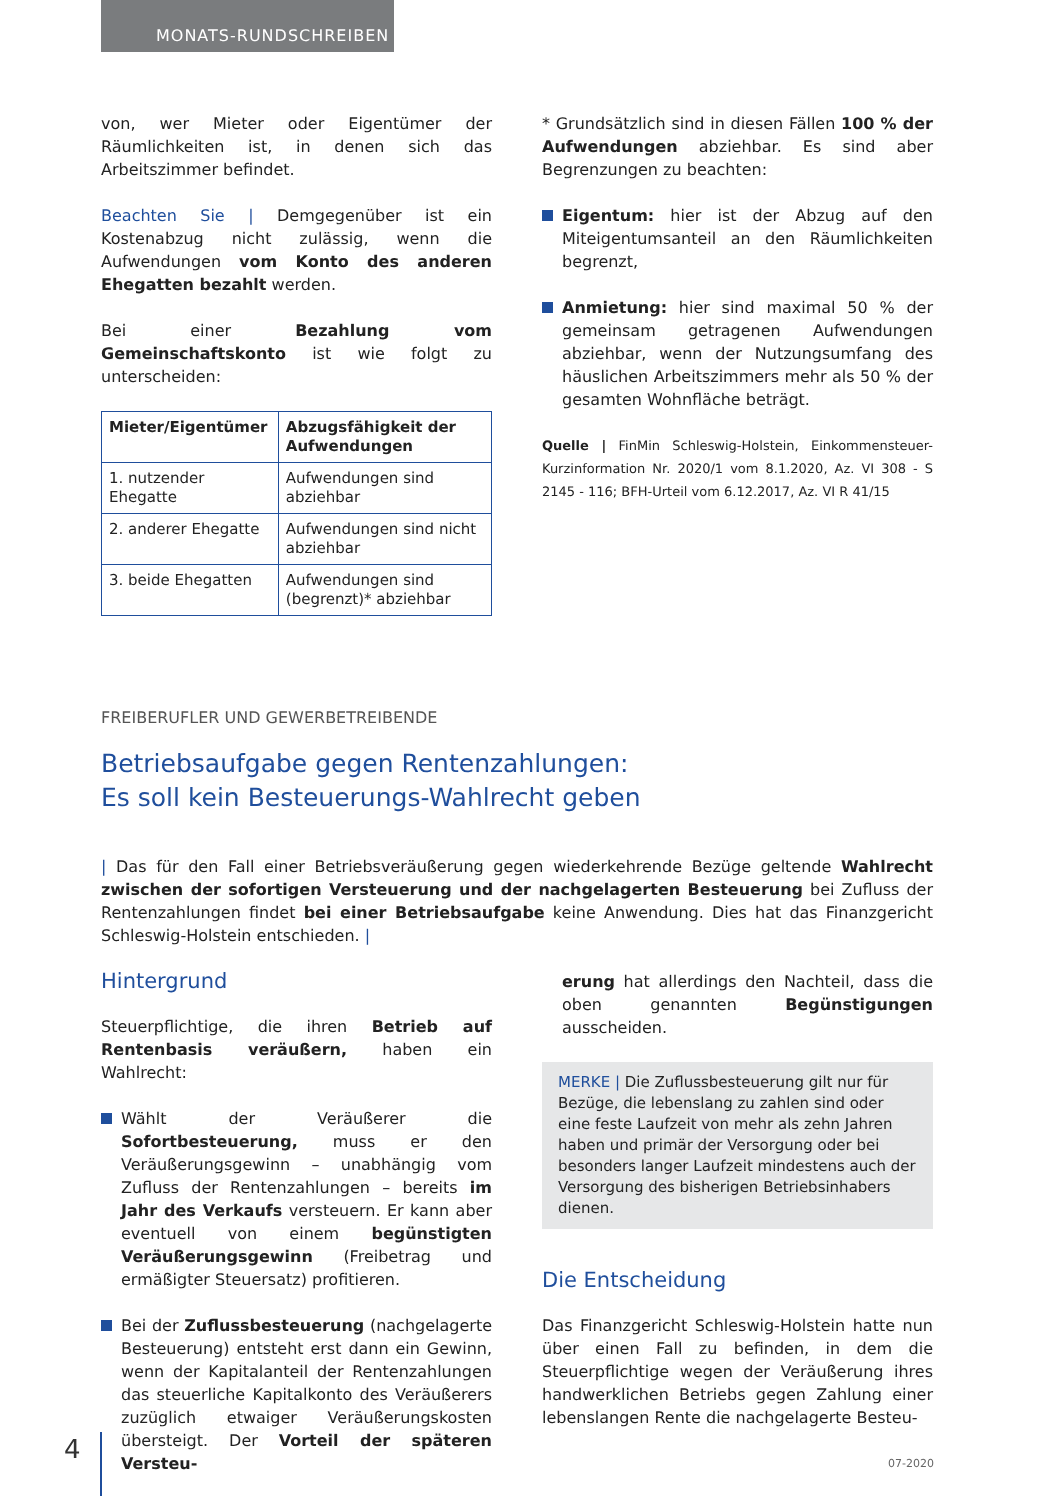MONATS-RUNDSCHREIBEN
von, wer Mieter oder Eigentümer der Räumlichkeiten ist, in denen sich das Arbeitszimmer befindet.
Beachten Sie | Demgegenüber ist ein Kostenabzug nicht zulässig, wenn die Aufwendungen vom Konto des anderen Ehegatten bezahlt werden.
Bei einer Bezahlung vom Gemeinschaftskonto ist wie folgt zu unterscheiden:
| Mieter/Eigentümer | Abzugsfähigkeit der Aufwendungen |
| --- | --- |
| 1. nutzender Ehegatte | Aufwendungen sind abziehbar |
| 2. anderer Ehegatte | Aufwendungen sind nicht abziehbar |
| 3. beide Ehegatten | Aufwendungen sind (begrenzt)* abziehbar |
* Grundsätzlich sind in diesen Fällen 100 % der Aufwendungen abziehbar. Es sind aber Begrenzungen zu beachten:
Eigentum: hier ist der Abzug auf den Miteigentumsanteil an den Räumlichkeiten begrenzt,
Anmietung: hier sind maximal 50 % der gemeinsam getragenen Aufwendungen abziehbar, wenn der Nutzungsumfang des häuslichen Arbeitszimmers mehr als 50 % der gesamten Wohnfläche beträgt.
Quelle | FinMin Schleswig-Holstein, Einkommensteuer-Kurzinformation Nr. 2020/1 vom 8.1.2020, Az. VI 308 - S 2145 - 116; BFH-Urteil vom 6.12.2017, Az. VI R 41/15
FREIBERUFLER UND GEWERBETREIBENDE
Betriebsaufgabe gegen Rentenzahlungen:
Es soll kein Besteuerungs-Wahlrecht geben
| Das für den Fall einer Betriebsveräußerung gegen wiederkehrende Bezüge geltende Wahlrecht zwischen der sofortigen Versteuerung und der nachgelagerten Besteuerung bei Zufluss der Rentenzahlungen findet bei einer Betriebsaufgabe keine Anwendung. Dies hat das Finanzgericht Schleswig-Holstein entschieden. |
Hintergrund
Steuerpflichtige, die ihren Betrieb auf Rentenbasis veräußern, haben ein Wahlrecht:
Wählt der Veräußerer die Sofortbesteuerung, muss er den Veräußerungsgewinn – unabhängig vom Zufluss der Rentenzahlungen – bereits im Jahr des Verkaufs versteuern. Er kann aber eventuell von einem begünstigten Veräußerungsgewinn (Freibetrag und ermäßigter Steuersatz) profitieren.
Bei der Zuflussbesteuerung (nachgelagerte Besteuerung) entsteht erst dann ein Gewinn, wenn der Kapitalanteil der Rentenzahlungen das steuerliche Kapitalkonto des Veräußerers zuzüglich etwaiger Veräußerungskosten übersteigt. Der Vorteil der späteren Versteu-
erung hat allerdings den Nachteil, dass die oben genannten Begünstigungen ausscheiden.
MERKE | Die Zuflussbesteuerung gilt nur für Bezüge, die lebenslang zu zahlen sind oder eine feste Laufzeit von mehr als zehn Jahren haben und primär der Versorgung oder bei besonders langer Laufzeit mindestens auch der Versorgung des bisherigen Betriebsinhabers dienen.
Die Entscheidung
Das Finanzgericht Schleswig-Holstein hatte nun über einen Fall zu befinden, in dem die Steuerpflichtige wegen der Veräußerung ihres handwerklichen Betriebs gegen Zahlung einer lebenslangen Rente die nachgelagerte Besteu-
4 07-2020